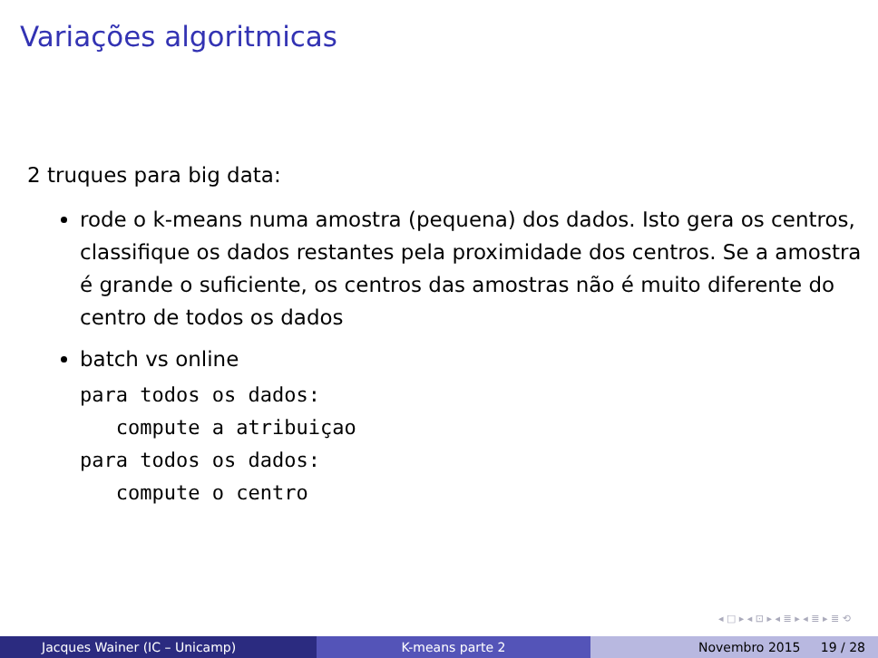Variações algoritmicas
2 truques para big data:
rode o k-means numa amostra (pequena) dos dados. Isto gera os centros, classifique os dados restantes pela proximidade dos centros. Se a amostra é grande o suficiente, os centros das amostras não é muito diferente do centro de todos os dados
batch vs online
para todos os dados:
   compute a atribuiçao
para todos os dados:
   compute o centro
◂ □ ▸ ◂ ⊡ ▸ ◂ ≣ ▸ ◂ ≣ ▸ ≣ ⟲
Jacques Wainer (IC – Unicamp) K-means parte 2 Novembro 2015 19 / 28